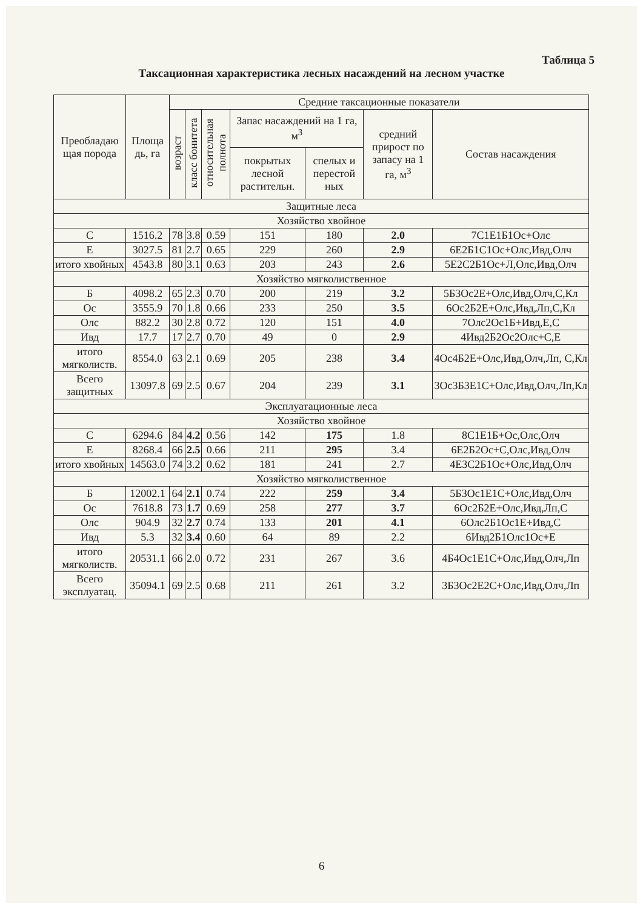Таблица 5
Таксационная характеристика лесных насаждений на лесном участке
| Преобладаю щая порода | Площа дь, га | Средние таксационные показатели | | | | | | |
| --- | --- | --- | --- | --- | --- | --- | --- | --- |
| | | возраст | класс бонитета | относительная полнота | Запас насаждений на 1 га, м<sup>3</sup> | | средний прирост по запасу на 1 га, м<sup>3</sup> | Состав насаждения |
| | | | | | покрытых лесной растительн. | спелых и перестой ных | | |
| Защитные леса | | | | | | | | |
| Хозяйство хвойное | | | | | | | | |
| С | 1516.2 | 78 | 3.8 | 0.59 | 151 | 180 | 2.0 | 7С1Е1Б1Ос+Олс |
| Е | 3027.5 | 81 | 2.7 | 0.65 | 229 | 260 | 2.9 | 6Е2Б1С1Ос+Олс,Ивд,Олч |
| итого хвойных | 4543.8 | 80 | 3.1 | 0.63 | 203 | 243 | 2.6 | 5Е2С2Б1Ос+Л,Олс,Ивд,Олч |
| Хозяйство мягколиственное | | | | | | | | |
| Б | 4098.2 | 65 | 2.3 | 0.70 | 200 | 219 | 3.2 | 5Б3Ос2Е+Олс,Ивд,Олч,С,Кл |
| Ос | 3555.9 | 70 | 1.8 | 0.66 | 233 | 250 | 3.5 | 6Ос2Б2Е+Олс,Ивд,Лп,С,Кл |
| Олс | 882.2 | 30 | 2.8 | 0.72 | 120 | 151 | 4.0 | 7Олс2Ос1Б+Ивд,Е,С |
| Ивд | 17.7 | 17 | 2.7 | 0.70 | 49 | 0 | 2.9 | 4Ивд2Б2Ос2Олс+С,Е |
| итого мягколиств. | 8554.0 | 63 | 2.1 | 0.69 | 205 | 238 | 3.4 | 4Ос4Б2Е+Олс,Ивд,Олч,Лп, С,Кл |
| Всего защитных | 13097.8 | 69 | 2.5 | 0.67 | 204 | 239 | 3.1 | 3Ос3Б3Е1С+Олс,Ивд,Олч,Лп,Кл |
| Эксплуатационные леса | | | | | | | | |
| Хозяйство хвойное | | | | | | | | |
| С | 6294.6 | 84 | 4.2 | 0.56 | 142 | 175 | 1.8 | 8С1Е1Б+Ос,Олс,Олч |
| Е | 8268.4 | 66 | 2.5 | 0.66 | 211 | 295 | 3.4 | 6Е2Б2Ос+С,Олс,Ивд,Олч |
| итого хвойных | 14563.0 | 74 | 3.2 | 0.62 | 181 | 241 | 2.7 | 4Е3С2Б1Ос+Олс,Ивд,Олч |
| Хозяйство мягколиственное | | | | | | | | |
| Б | 12002.1 | 64 | 2.1 | 0.74 | 222 | 259 | 3.4 | 5Б3Ос1Е1С+Олс,Ивд,Олч |
| Ос | 7618.8 | 73 | 1.7 | 0.69 | 258 | 277 | 3.7 | 6Ос2Б2Е+Олс,Ивд,Лп,С |
| Олс | 904.9 | 32 | 2.7 | 0.74 | 133 | 201 | 4.1 | 6Олс2Б1Ос1Е+Ивд,С |
| Ивд | 5.3 | 32 | 3.4 | 0.60 | 64 | 89 | 2.2 | 6Ивд2Б1Олс1Ос+Е |
| итого мягколиств. | 20531.1 | 66 | 2.0 | 0.72 | 231 | 267 | 3.6 | 4Б4Ос1Е1С+Олс,Ивд,Олч,Лп |
| Всего эксплуатац. | 35094.1 | 69 | 2.5 | 0.68 | 211 | 261 | 3.2 | 3Б3Ос2Е2С+Олс,Ивд,Олч,Лп |
6